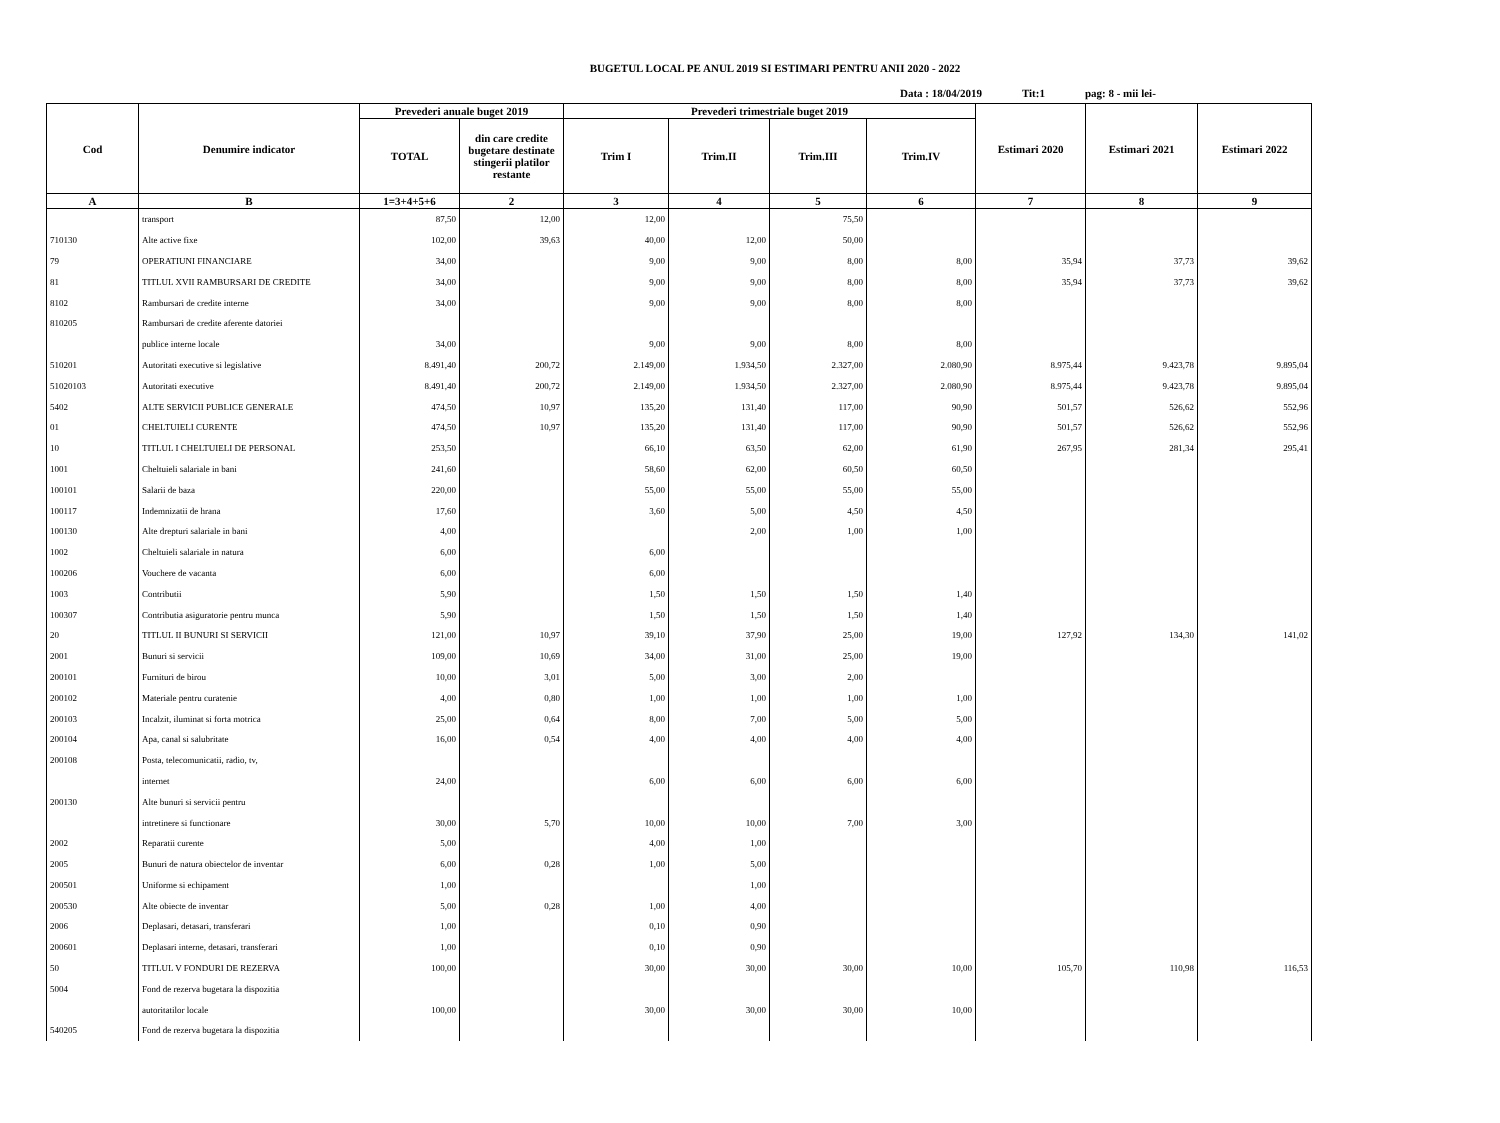BUGETUL LOCAL PE ANUL 2019 SI ESTIMARI PENTRU ANII 2020 - 2022
Data : 18/04/2019 Tit:1 pag: 8 - mii lei-
| Cod | Denumire indicator | Prevederi anuale buget 2019 | | Prevederi trimestriale buget 2019 | | | | Estimari 2020 | Estimari 2021 | Estimari 2022 |
| --- | --- | --- | --- | --- | --- | --- | --- | --- | --- | --- |
| | | TOTAL | din care credite bugetare destinate stingerii platilor restante | Trim I | Trim.II | Trim.III | Trim.IV | | | |
| A | B | 1=3+4+5+6 | 2 | 3 | 4 | 5 | 6 | 7 | 8 | 9 |
| | transport | 87,50 | 12,00 | 12,00 | | 75,50 | | | | |
| 710130 | Alte active fixe | 102,00 | 39,63 | 40,00 | 12,00 | 50,00 | | | | |
| 79 | OPERATIUNI FINANCIARE | 34,00 | | 9,00 | 9,00 | 8,00 | 8,00 | 35,94 | 37,73 | 39,62 |
| 81 | TITLUL XVII RAMBURSARI DE CREDITE | 34,00 | | 9,00 | 9,00 | 8,00 | 8,00 | 35,94 | 37,73 | 39,62 |
| 8102 | Rambursari de credite interne | 34,00 | | 9,00 | 9,00 | 8,00 | 8,00 | | | |
| 810205 | Rambursari de credite aferente datoriei | | | | | | | | | |
| | publice interne locale | 34,00 | | 9,00 | 9,00 | 8,00 | 8,00 | | | |
| 510201 | Autoritati executive si legislative | 8.491,40 | 200,72 | 2.149,00 | 1.934,50 | 2.327,00 | 2.080,90 | 8.975,44 | 9.423,78 | 9.895,04 |
| 51020103 | Autoritati executive | 8.491,40 | 200,72 | 2.149,00 | 1.934,50 | 2.327,00 | 2.080,90 | 8.975,44 | 9.423,78 | 9.895,04 |
| 5402 | ALTE SERVICII PUBLICE GENERALE | 474,50 | 10,97 | 135,20 | 131,40 | 117,00 | 90,90 | 501,57 | 526,62 | 552,96 |
| 01 | CHELTUIELI CURENTE | 474,50 | 10,97 | 135,20 | 131,40 | 117,00 | 90,90 | 501,57 | 526,62 | 552,96 |
| 10 | TITLUL I CHELTUIELI DE PERSONAL | 253,50 | | 66,10 | 63,50 | 62,00 | 61,90 | 267,95 | 281,34 | 295,41 |
| 1001 | Cheltuieli salariale in bani | 241,60 | | 58,60 | 62,00 | 60,50 | 60,50 | | | |
| 100101 | Salarii de baza | 220,00 | | 55,00 | 55,00 | 55,00 | 55,00 | | | |
| 100117 | Indemnizatii de hrana | 17,60 | | 3,60 | 5,00 | 4,50 | 4,50 | | | |
| 100130 | Alte drepturi salariale in bani | 4,00 | | | 2,00 | 1,00 | 1,00 | | | |
| 1002 | Cheltuieli salariale in natura | 6,00 | | 6,00 | | | | | | |
| 100206 | Vouchere de vacanta | 6,00 | | 6,00 | | | | | | |
| 1003 | Contributii | 5,90 | | 1,50 | 1,50 | 1,50 | 1,40 | | | |
| 100307 | Contributia asiguratorie pentru munca | 5,90 | | 1,50 | 1,50 | 1,50 | 1,40 | | | |
| 20 | TITLUL II BUNURI SI SERVICII | 121,00 | 10,97 | 39,10 | 37,90 | 25,00 | 19,00 | 127,92 | 134,30 | 141,02 |
| 2001 | Bunuri si servicii | 109,00 | 10,69 | 34,00 | 31,00 | 25,00 | 19,00 | | | |
| 200101 | Furnituri de birou | 10,00 | 3,01 | 5,00 | 3,00 | 2,00 | | | | |
| 200102 | Materiale pentru curatenie | 4,00 | 0,80 | 1,00 | 1,00 | 1,00 | 1,00 | | | |
| 200103 | Incalzit, iluminat si forta motrica | 25,00 | 0,64 | 8,00 | 7,00 | 5,00 | 5,00 | | | |
| 200104 | Apa, canal si salubritate | 16,00 | 0,54 | 4,00 | 4,00 | 4,00 | 4,00 | | | |
| 200108 | Posta, telecomunicatii, radio, tv, | | | | | | | | | |
| | internet | 24,00 | | 6,00 | 6,00 | 6,00 | 6,00 | | | |
| 200130 | Alte bunuri si servicii pentru | | | | | | | | | |
| | intretinere si functionare | 30,00 | 5,70 | 10,00 | 10,00 | 7,00 | 3,00 | | | |
| 2002 | Reparatii curente | 5,00 | | 4,00 | 1,00 | | | | | |
| 2005 | Bunuri de natura obiectelor de inventar | 6,00 | 0,28 | 1,00 | 5,00 | | | | | |
| 200501 | Uniforme si echipament | 1,00 | | | 1,00 | | | | | |
| 200530 | Alte obiecte de inventar | 5,00 | 0,28 | 1,00 | 4,00 | | | | | |
| 2006 | Deplasari, detasari, transferari | 1,00 | | 0,10 | 0,90 | | | | | |
| 200601 | Deplasari interne, detasari, transferari | 1,00 | | 0,10 | 0,90 | | | | | |
| 50 | TITLUL V FONDURI DE REZERVA | 100,00 | | 30,00 | 30,00 | 30,00 | 10,00 | 105,70 | 110,98 | 116,53 |
| 5004 | Fond de rezerva bugetara la dispozitia | | | | | | | | | |
| | autoritatilor locale | 100,00 | | 30,00 | 30,00 | 30,00 | 10,00 | | | |
| 540205 | Fond de rezerva bugetara la dispozitia | | | | | | | | | |